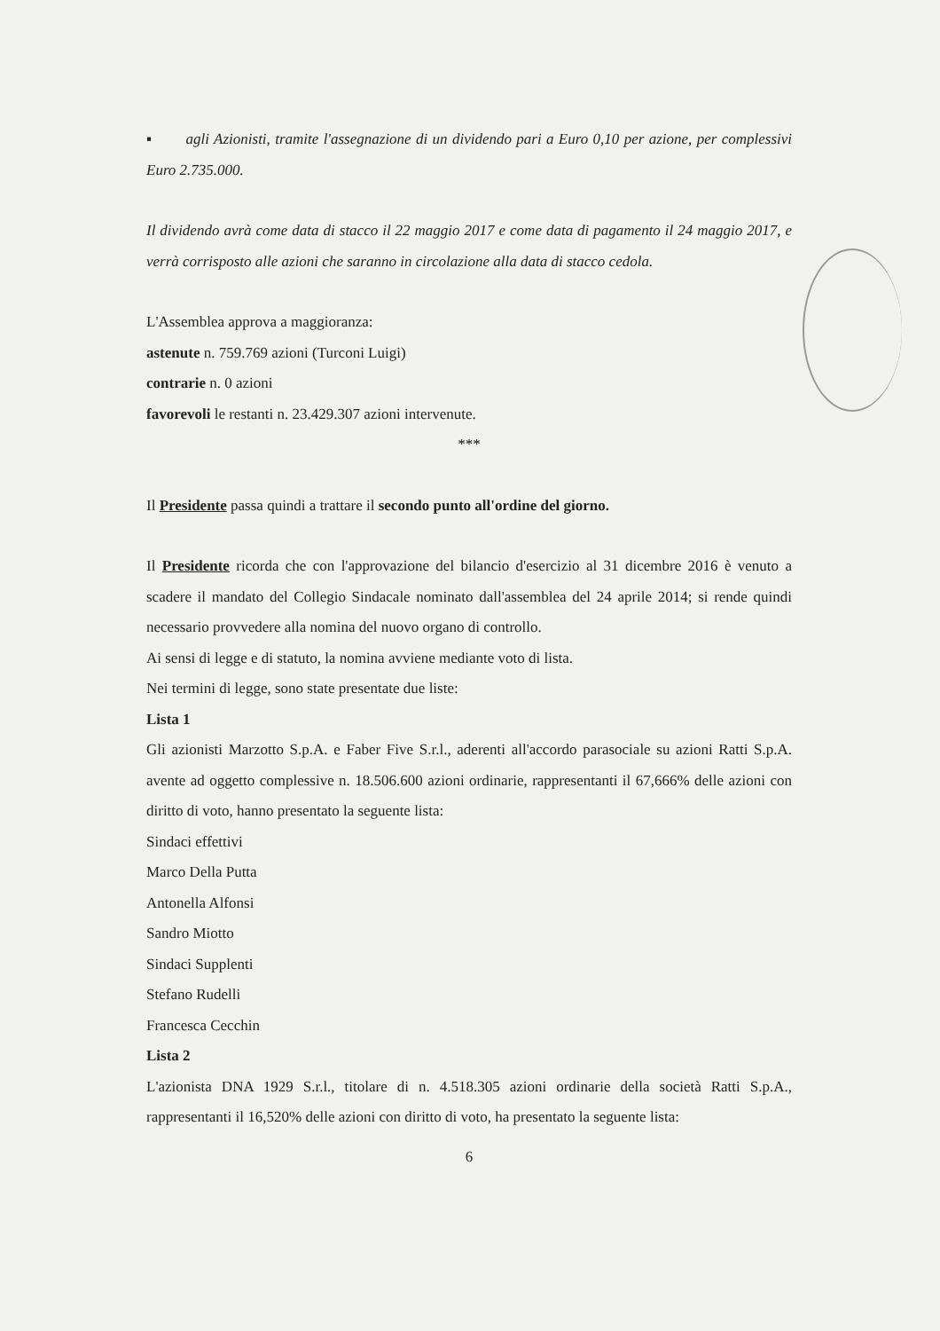▪ agli Azionisti, tramite l'assegnazione di un dividendo pari a Euro 0,10 per azione, per complessivi Euro 2.735.000.
Il dividendo avrà come data di stacco il 22 maggio 2017 e come data di pagamento il 24 maggio 2017, e verrà corrisposto alle azioni che saranno in circolazione alla data di stacco cedola.
L'Assemblea approva a maggioranza:
astenute n. 759.769 azioni (Turconi Luigi)
contrarie n. 0 azioni
favorevoli le restanti n. 23.429.307 azioni intervenute.
***
Il Presidente passa quindi a trattare il secondo punto all'ordine del giorno.
Il Presidente ricorda che con l'approvazione del bilancio d'esercizio al 31 dicembre 2016 è venuto a scadere il mandato del Collegio Sindacale nominato dall'assemblea del 24 aprile 2014; si rende quindi necessario provvedere alla nomina del nuovo organo di controllo.
Ai sensi di legge e di statuto, la nomina avviene mediante voto di lista.
Nei termini di legge, sono state presentate due liste:
Lista 1
Gli azionisti Marzotto S.p.A. e Faber Five S.r.l., aderenti all'accordo parasociale su azioni Ratti S.p.A. avente ad oggetto complessive n. 18.506.600 azioni ordinarie, rappresentanti il 67,666% delle azioni con diritto di voto, hanno presentato la seguente lista:
Sindaci effettivi
Marco Della Putta
Antonella Alfonsi
Sandro Miotto
Sindaci Supplenti
Stefano Rudelli
Francesca Cecchin
Lista 2
L'azionista DNA 1929 S.r.l., titolare di n. 4.518.305 azioni ordinarie della società Ratti S.p.A., rappresentanti il 16,520% delle azioni con diritto di voto, ha presentato la seguente lista:
6